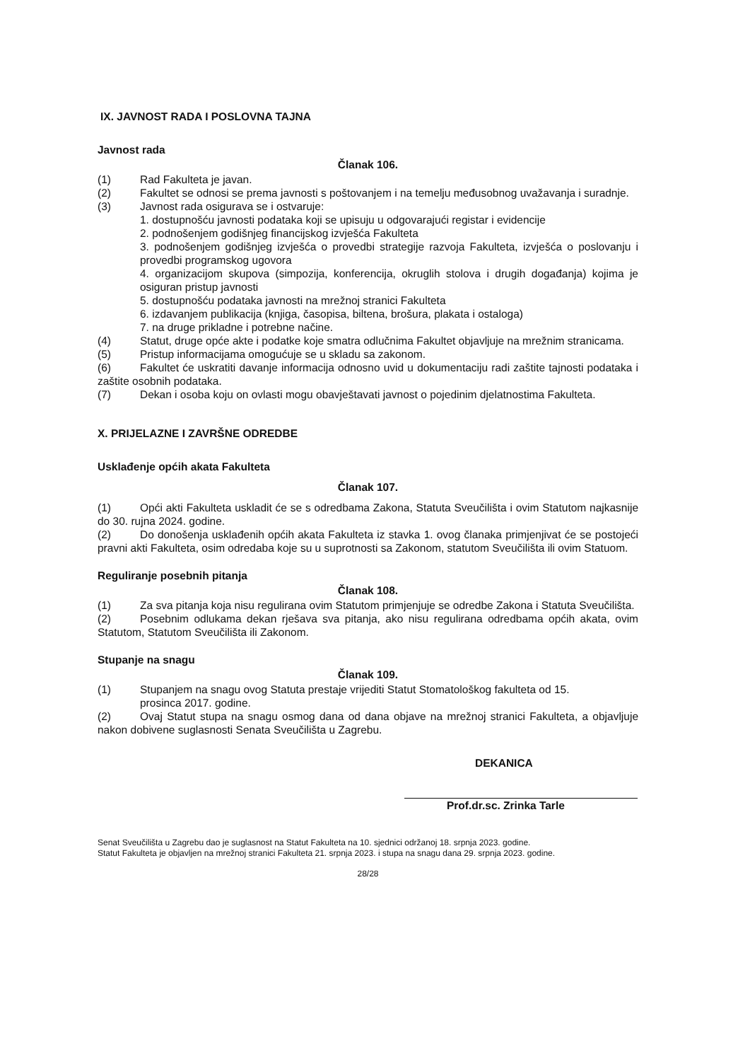IX. JAVNOST RADA I POSLOVNA TAJNA
Javnost rada
Članak 106.
(1) Rad Fakulteta je javan.
(2) Fakultet se odnosi se prema javnosti s poštovanjem i na temelju međusobnog uvažavanja i suradnje.
(3) Javnost rada osigurava se i ostvaruje:
1. dostupnošću javnosti podataka koji se upisuju u odgovarajući registar i evidencije
2. podnošenjem godišnjeg financijskog izvješća Fakulteta
3. podnošenjem godišnjeg izvješća o provedbi strategije razvoja Fakulteta, izvješća o poslovanju i provedbi programskog ugovora
4. organizacijom skupova (simpozija, konferencija, okruglih stolova i drugih događanja) kojima je osiguran pristup javnosti
5. dostupnošću podataka javnosti na mrežnoj stranici Fakulteta
6. izdavanjem publikacija (knjiga, časopisa, biltena, brošura, plakata i ostaloga)
7. na druge prikladne i potrebne načine.
(4) Statut, druge opće akte i podatke koje smatra odlučnima Fakultet objavljuje na mrežnim stranicama.
(5) Pristup informacijama omogućuje se u skladu sa zakonom.
(6) Fakultet će uskratiti davanje informacija odnosno uvid u dokumentaciju radi zaštite tajnosti podataka i zaštite osobnih podataka.
(7) Dekan i osoba koju on ovlasti mogu obavještavati javnost o pojedinim djelatnostima Fakulteta.
X. PRIJELAZNE I ZAVRŠNE ODREDBE
Usklađenje općih akata Fakulteta
Članak 107.
(1) Opći akti Fakulteta uskladit će se s odredbama Zakona, Statuta Sveučilišta i ovim Statutom najkasnije do 30. rujna 2024. godine.
(2) Do donošenja usklađenih općih akata Fakulteta iz stavka 1. ovog članaka primjenjivat će se postojeći pravni akti Fakulteta, osim odredaba koje su u suprotnosti sa Zakonom, statutom Sveučilišta ili ovim Statuom.
Reguliranje posebnih pitanja
Članak 108.
(1) Za sva pitanja koja nisu regulirana ovim Statutom primjenjuje se odredbe Zakona i Statuta Sveučilišta.
(2) Posebnim odlukama dekan rješava sva pitanja, ako nisu regulirana odredbama općih akata, ovim Statutom, Statutom Sveučilišta ili Zakonom.
Stupanje na snagu
Članak 109.
(1) Stupanjem na snagu ovog Statuta prestaje vrijediti Statut Stomatološkog fakulteta od 15.
prosinca 2017. godine.
(2) Ovaj Statut stupa na snagu osmog dana od dana objave na mrežnoj stranici Fakulteta, a objavljuje nakon dobivene suglasnosti Senata Sveučilišta u Zagrebu.
DEKANICA
Prof.dr.sc. Zrinka Tarle
Senat Sveučilišta u Zagrebu dao je suglasnost na Statut Fakulteta na 10. sjednici održanoj 18. srpnja 2023. godine.
Statut Fakulteta je objavljen na mrežnoj stranici Fakulteta 21. srpnja 2023. i stupa na snagu dana 29. srpnja 2023. godine.
28/28